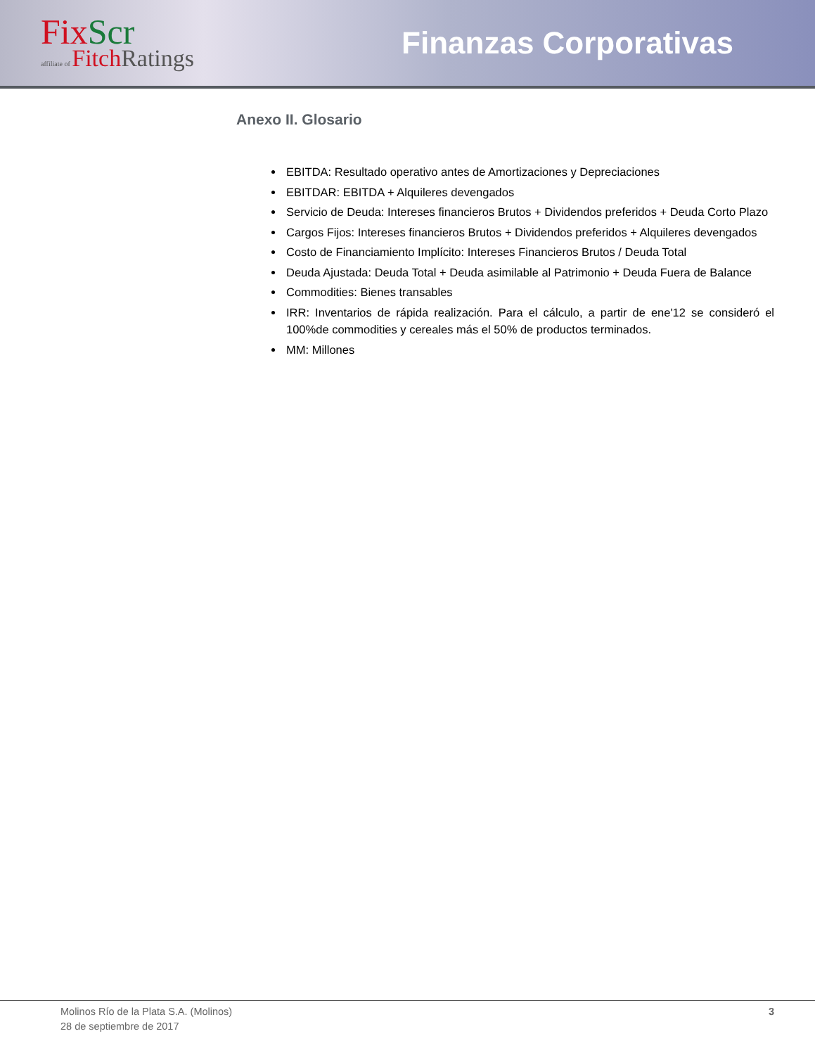Fix Scr
affiliate of Fitch Ratings
Finanzas Corporativas
Anexo II. Glosario
EBITDA: Resultado operativo antes de Amortizaciones y Depreciaciones
EBITDAR: EBITDA + Alquileres devengados
Servicio de Deuda: Intereses financieros Brutos + Dividendos preferidos + Deuda Corto Plazo
Cargos Fijos: Intereses financieros Brutos + Dividendos preferidos + Alquileres devengados
Costo de Financiamiento Implícito: Intereses Financieros Brutos / Deuda Total
Deuda Ajustada: Deuda Total + Deuda asimilable al Patrimonio + Deuda Fuera de Balance
Commodities: Bienes transables
IRR: Inventarios de rápida realización. Para el cálculo, a partir de ene'12 se consideró el 100%de commodities y cereales más el 50% de productos terminados.
MM: Millones
Molinos Río de la Plata S.A. (Molinos)
28 de septiembre de 2017
3